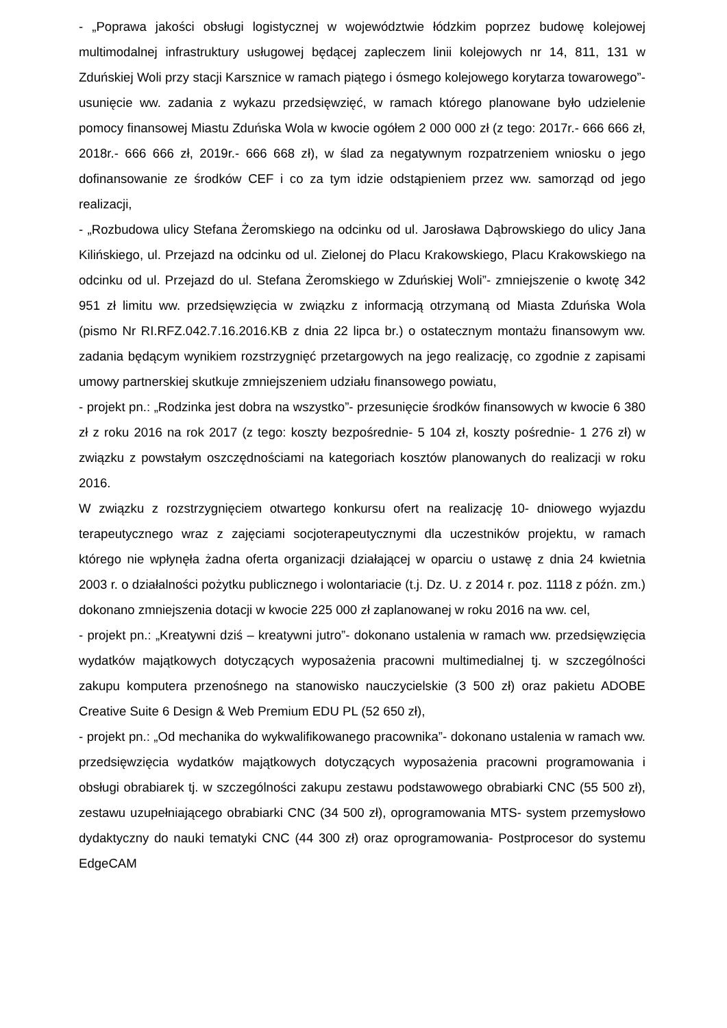- „Poprawa jakości obsługi logistycznej w województwie łódzkim poprzez budowę kolejowej multimodalnej infrastruktury usługowej będącej zapleczem linii kolejowych nr 14, 811, 131 w Zduńskiej Woli przy stacji Karsznice w ramach piątego i ósmego kolejowego korytarza towarowego”- usunięcie ww. zadania z wykazu przedsięwzięć, w ramach którego planowane było udzielenie pomocy finansowej Miastu Zduńska Wola w kwocie ogółem 2 000 000 zł (z tego: 2017r.- 666 666 zł, 2018r.- 666 666 zł, 2019r.- 666 668 zł), w ślad za negatywnym rozpatrzeniem wniosku o jego dofinansowanie ze środków CEF i co za tym idzie odstąpieniem przez ww. samorząd od jego realizacji,
- „Rozbudowa ulicy Stefana Żeromskiego na odcinku od ul. Jarosława Dąbrowskiego do ulicy Jana Kilińskiego, ul. Przejazd na odcinku od ul. Zielonej do Placu Krakowskiego, Placu Krakowskiego na odcinku od ul. Przejazd do ul. Stefana Żeromskiego w Zduńskiej Woli”- zmniejszenie o kwotę 342 951 zł limitu ww. przedsięwzięcia w związku z informacją otrzymaną od Miasta Zduńska Wola (pismo Nr RI.RFZ.042.7.16.2016.KB z dnia 22 lipca br.) o ostatecznym montażu finansowym ww. zadania będącym wynikiem rozstrzygnięć przetargowych na jego realizację, co zgodnie z zapisami umowy partnerskiej skutkuje zmniejszeniem udziału finansowego powiatu,
- projekt pn.: „Rodzinka jest dobra na wszystko”- przesunięcie środków finansowych w kwocie 6 380 zł z roku 2016 na rok 2017 (z tego: koszty bezpośrednie- 5 104 zł, koszty pośrednie- 1 276 zł) w związku z powstałym oszczędnościami na kategoriach kosztów planowanych do realizacji w roku 2016.
W związku z rozstrzygnięciem otwartego konkursu ofert na realizację 10- dniowego wyjazdu terapeutycznego wraz z zajęciami socjoterapeutycznymi dla uczestników projektu, w ramach którego nie wpłynęła żadna oferta organizacji działającej w oparciu o ustawę z dnia 24 kwietnia 2003 r. o działalności pożytku publicznego i wolontariacie (t.j. Dz. U. z 2014 r. poz. 1118 z późn. zm.) dokonano zmniejszenia dotacji w kwocie 225 000 zł zaplanowanej w roku 2016 na ww. cel,
- projekt pn.: „Kreatywni dziś – kreatywni jutro”- dokonano ustalenia w ramach ww. przedsięwzięcia wydatków majątkowych dotyczących wyposażenia pracowni multimedialnej tj. w szczególności zakupu komputera przenośnego na stanowisko nauczycielskie (3 500 zł) oraz pakietu ADOBE Creative Suite 6 Design & Web Premium EDU PL (52 650 zł),
- projekt pn.: „Od mechanika do wykwalifikowanego pracownika”- dokonano ustalenia w ramach ww. przedsięwzięcia wydatków majątkowych dotyczących wyposażenia pracowni programowania i obsługi obrabiarek tj. w szczególności zakupu zestawu podstawowego obrabiarki CNC (55 500 zł), zestawu uzupełniającego obrabiarki CNC (34 500 zł), oprogramowania MTS- system przemysłowo dydaktyczny do nauki tematyki CNC (44 300 zł) oraz oprogramowania- Postprocesor do systemu EdgeCAM